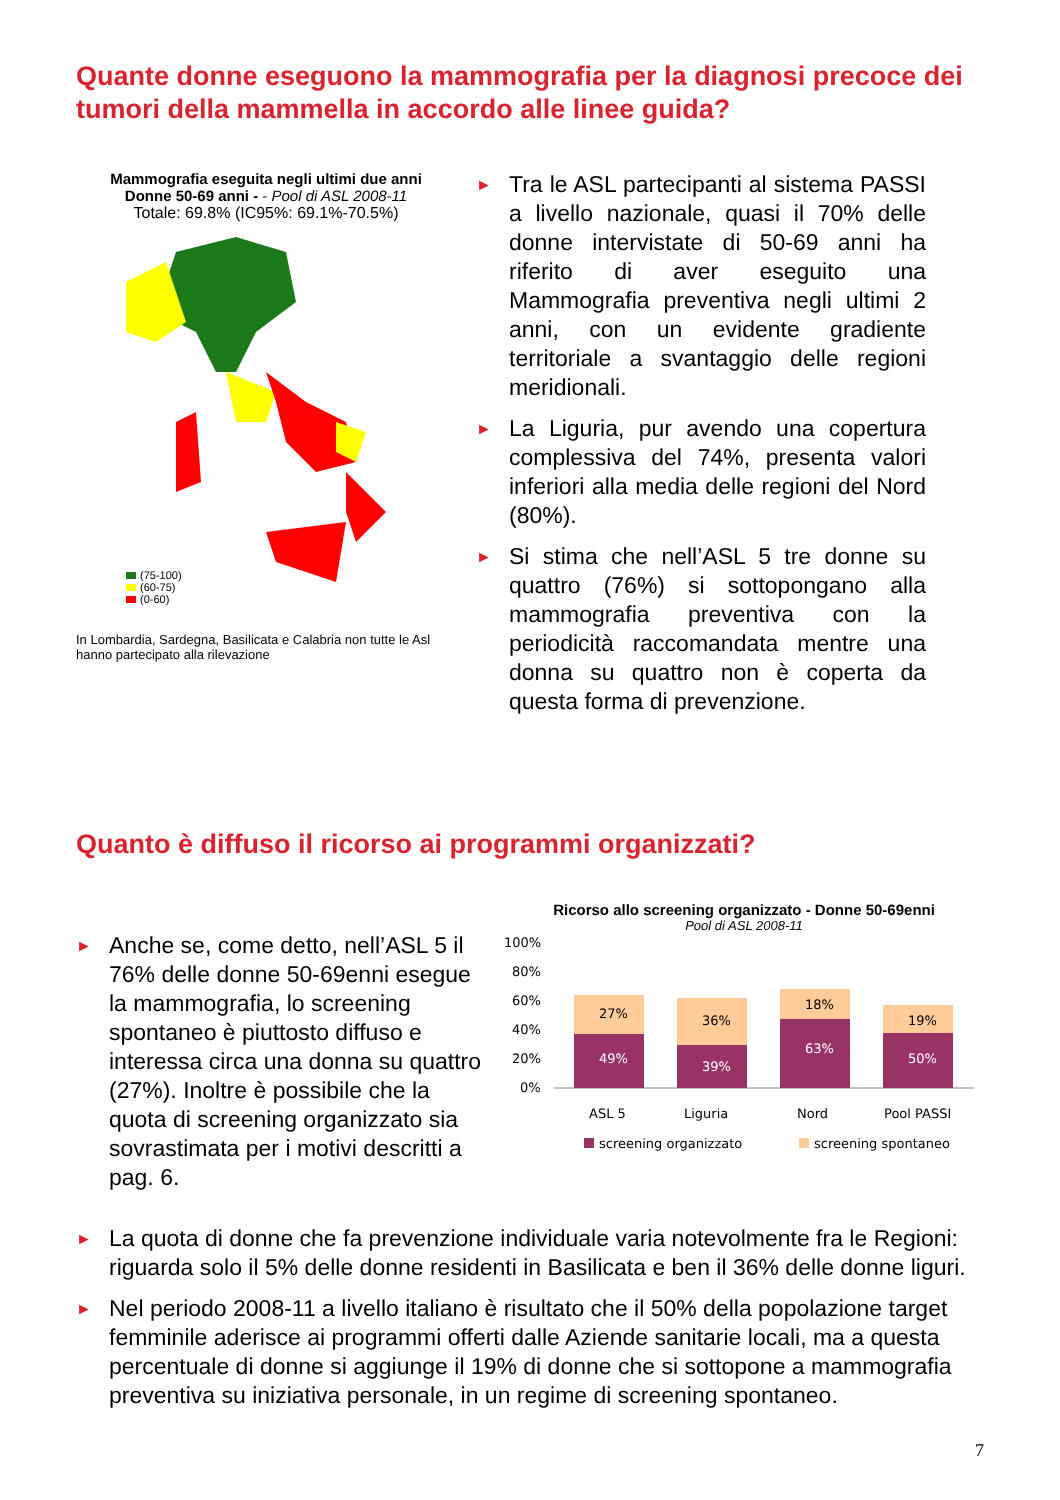Quante donne eseguono la mammografia per la diagnosi precoce dei tumori della mammella in accordo alle linee guida?
Mammografia eseguita negli ultimi due anni
Donne 50-69 anni - - Pool di ASL 2008-11
Totale: 69.8% (IC95%: 69.1%-70.5%)
(75-100)
(60-75)
(0-60)
In Lombardia, Sardegna, Basilicata e Calabria non tutte le Asl hanno partecipato alla rilevazione
► Tra le ASL partecipanti al sistema PASSI a livello nazionale, quasi il 70% delle donne intervistate di 50-69 anni ha riferito di aver eseguito una Mammografia preventiva negli ultimi 2 anni, con un evidente gradiente territoriale a svantaggio delle regioni meridionali.
► La Liguria, pur avendo una copertura complessiva del 74%, presenta valori inferiori alla media delle regioni del Nord (80%).
► Si stima che nell’ASL 5 tre donne su quattro (76%) si sottopongano alla mammografia preventiva con la periodicità raccomandata mentre una donna su quattro non è coperta da questa forma di prevenzione.
Quanto è diffuso il ricorso ai programmi organizzati?
► Anche se, come detto, nell’ASL 5 il 76% delle donne 50-69enni esegue la mammografia, lo screening spontaneo è piuttosto diffuso e interessa circa una donna su quattro (27%). Inoltre è possibile che la quota di screening organizzato sia sovrastimata per i motivi descritti a pag. 6.
Ricorso allo screening organizzato - Donne 50-69enni
Pool di ASL 2008-11
100%
80%
60%
40%
20%
0%
49%
27%
39%
36%
63%
18%
50%
19%
ASL 5
Liguria
Nord
Pool PASSI
screening organizzato
screening spontaneo
► La quota di donne che fa prevenzione individuale varia notevolmente fra le Regioni: riguarda solo il 5% delle donne residenti in Basilicata e ben il 36% delle donne liguri.
► Nel periodo 2008-11 a livello italiano è risultato che il 50% della popolazione target femminile aderisce ai programmi offerti dalle Aziende sanitarie locali, ma a questa percentuale di donne si aggiunge il 19% di donne che si sottopone a mammografia preventiva su iniziativa personale, in un regime di screening spontaneo.
7